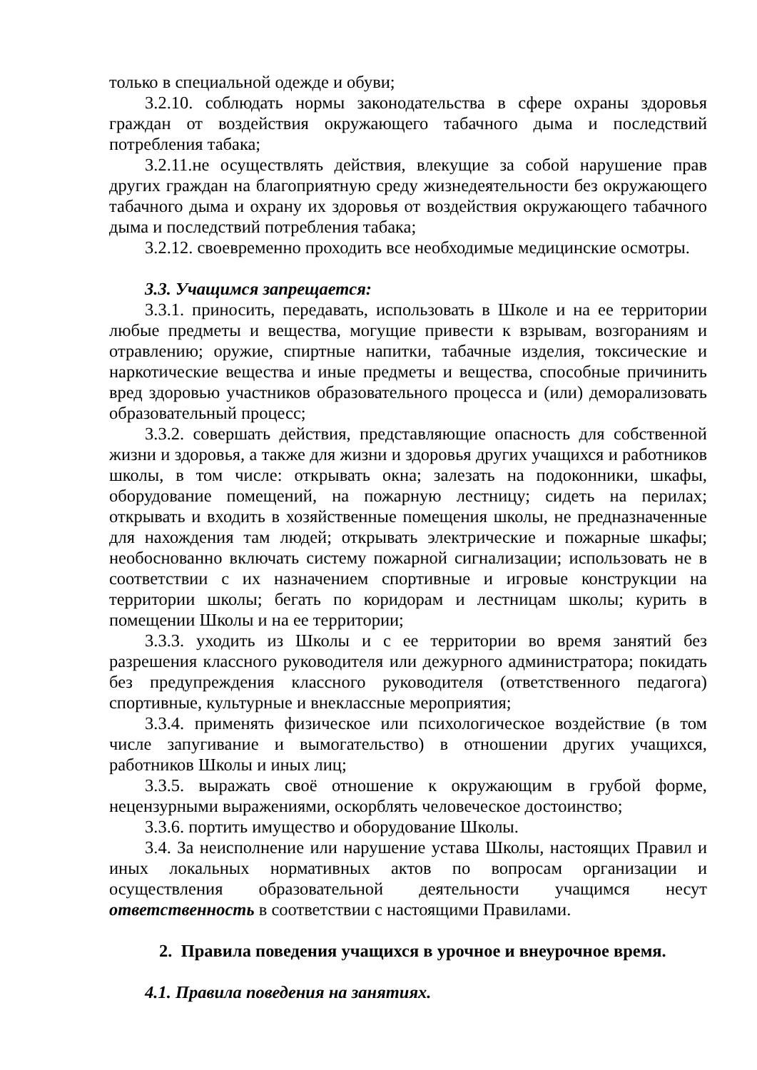только в специальной одежде и обуви;
3.2.10. соблюдать нормы законодательства в сфере охраны здоровья граждан от воздействия окружающего табачного дыма и последствий потребления табака;
3.2.11.не осуществлять действия, влекущие за собой нарушение прав других граждан на благоприятную среду жизнедеятельности без окружающего табачного дыма и охрану их здоровья от воздействия окружающего табачного дыма и последствий потребления табака;
3.2.12. своевременно проходить все необходимые медицинские осмотры.
3.3. Учащимся запрещается:
3.3.1. приносить, передавать, использовать в Школе и на ее территории любые предметы и вещества, могущие привести к взрывам, возгораниям и отравлению; оружие, спиртные напитки, табачные изделия, токсические и наркотические вещества и иные предметы и вещества, способные причинить вред здоровью участников образовательного процесса и (или) деморализовать образовательный процесс;
3.3.2. совершать действия, представляющие опасность для собственной жизни и здоровья, а также для жизни и здоровья других учащихся и работников школы, в том числе: открывать окна; залезать на подоконники, шкафы, оборудование помещений, на пожарную лестницу; сидеть на перилах; открывать и входить в хозяйственные помещения школы, не предназначенные для нахождения там людей; открывать электрические и пожарные шкафы; необоснованно включать систему пожарной сигнализации; использовать не в соответствии с их назначением спортивные и игровые конструкции на территории школы; бегать по коридорам и лестницам школы; курить в помещении Школы и на ее территории;
3.3.3. уходить из Школы и с ее территории во время занятий без разрешения классного руководителя или дежурного администратора; покидать без предупреждения классного руководителя (ответственного педагога) спортивные, культурные и внеклассные мероприятия;
3.3.4. применять физическое или психологическое воздействие (в том числе запугивание и вымогательство) в отношении других учащихся, работников Школы и иных лиц;
3.3.5. выражать своё отношение к окружающим в грубой форме, нецензурными выражениями, оскорблять человеческое достоинство;
3.3.6. портить имущество и оборудование Школы.
3.4. За неисполнение или нарушение устава Школы, настоящих Правил и иных локальных нормативных актов по вопросам организации и осуществления образовательной деятельности учащимся несут ответственность в соответствии с настоящими Правилами.
2. Правила поведения учащихся в урочное и внеурочное время.
4.1. Правила поведения на занятиях.